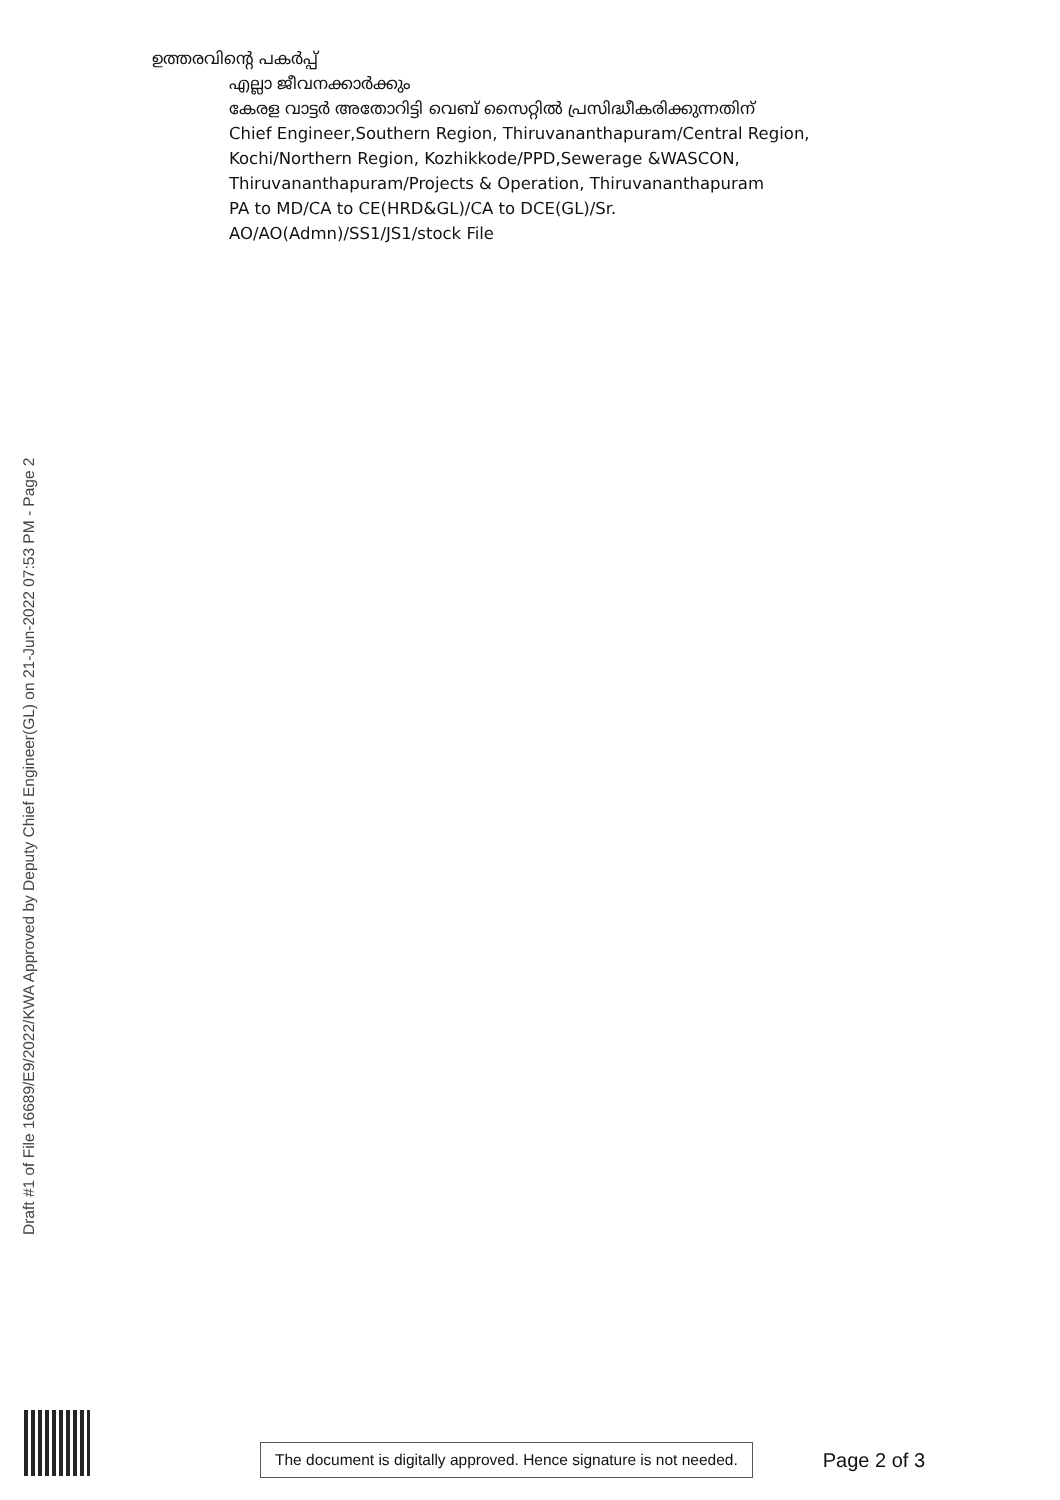ഉത്തരവിന്റെ പകർപ്പ്
എല്ലാ ജീവനക്കാർക്കും
കേരള വാട്ടർ അതോറിട്ടി വെബ് സൈറ്റിൽ പ്രസിദ്ധീകരിക്കുന്നതിന്
Chief Engineer,Southern Region, Thiruvananthapuram/Central Region,
Kochi/Northern Region, Kozhikkode/PPD,Sewerage &WASCON,
Thiruvananthapuram/Projects & Operation, Thiruvananthapuram
PA to MD/CA to CE(HRD&GL)/CA to DCE(GL)/Sr.
AO/AO(Admn)/SS1/JS1/stock File
Draft #1 of File 16689/E9/2022/KWA Approved by Deputy Chief Engineer(GL) on 21-Jun-2022 07:53 PM - Page 2
The document is digitally approved. Hence signature is not needed.
Page 2 of 3